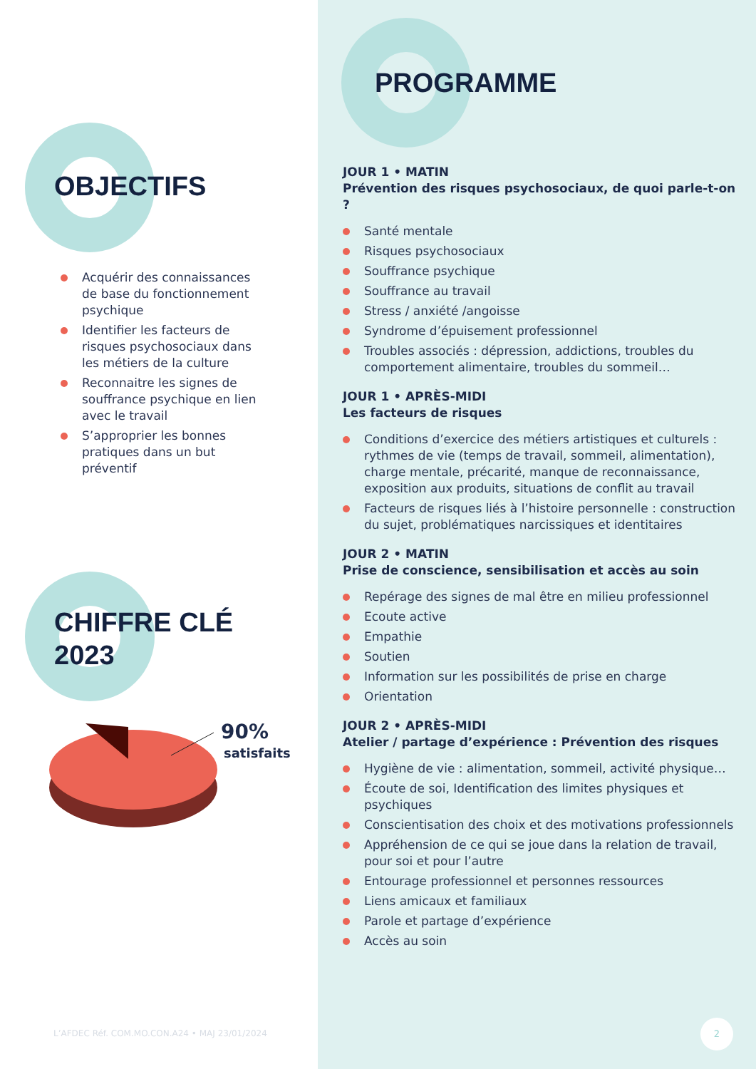OBJECTIFS
Acquérir des connaissances de base du fonctionnement psychique
Identifier les facteurs de risques psychosociaux dans les métiers de la culture
Reconnaitre les signes de souffrance psychique en lien avec le travail
S’approprier les bonnes pratiques dans un but préventif
CHIFFRE CLÉ
2023
90%
satisfaits
L’AFDEC Réf. COM.MO.CON.A24 • MAJ 23/01/2024
PROGRAMME
JOUR 1 • MATIN
Prévention des risques psychosociaux, de quoi parle-t-on ?
Santé mentale
Risques psychosociaux
Souffrance psychique
Souffrance au travail
Stress / anxiété /angoisse
Syndrome d’épuisement professionnel
Troubles associés : dépression, addictions, troubles du comportement alimentaire, troubles du sommeil…
JOUR 1 • APRÈS-MIDI
Les facteurs de risques
Conditions d’exercice des métiers artistiques et culturels : rythmes de vie (temps de travail, sommeil, alimentation), charge mentale, précarité, manque de reconnaissance, exposition aux produits, situations de conflit au travail
Facteurs de risques liés à l’histoire personnelle : construction du sujet, problématiques narcissiques et identitaires
JOUR 2 • MATIN
Prise de conscience, sensibilisation et accès au soin
Repérage des signes de mal être en milieu professionnel
Ecoute active
Empathie
Soutien
Information sur les possibilités de prise en charge
Orientation
JOUR 2 • APRÈS-MIDI
Atelier / partage d’expérience : Prévention des risques
Hygiène de vie : alimentation, sommeil, activité physique…
Écoute de soi, Identification des limites physiques et psychiques
Conscientisation des choix et des motivations professionnels
Appréhension de ce qui se joue dans la relation de travail, pour soi et pour l’autre
Entourage professionnel et personnes ressources
Liens amicaux et familiaux
Parole et partage d’expérience
Accès au soin
2